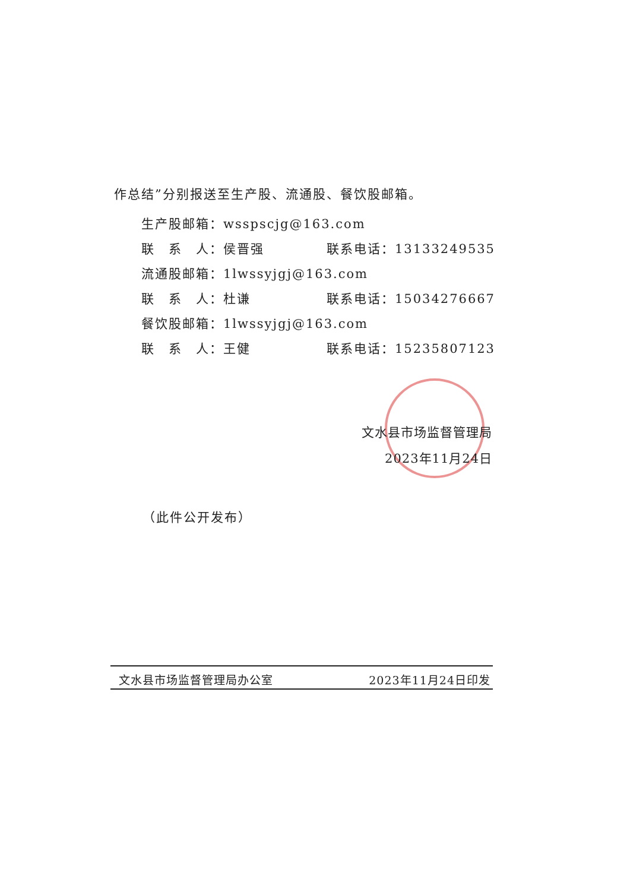作总结”分别报送至生产股、流通股、餐饮股邮箱。
生产股邮箱：wsspscjg@163.com
联　系　人：侯晋强 联系电话：13133249535
流通股邮箱：1lwssyjgj@163.com
联　系　人：杜谦 联系电话：15034276667
餐饮股邮箱：1lwssyjgj@163.com
联　系　人：王健 联系电话：15235807123
文水县市场监督管理局
2023年11月24日
（此件公开发布）
文水县市场监督管理局办公室 2023年11月24日印发